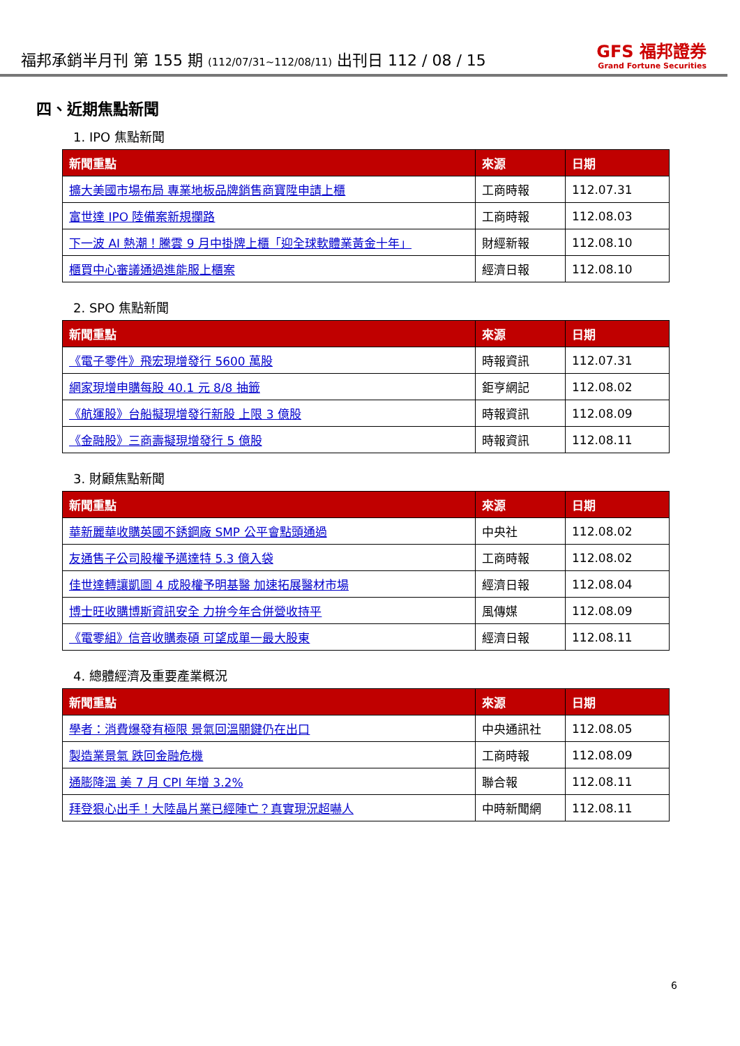福邦承銷半月刊 第 155 期 (112/07/31~112/08/11) 出刊日 112 / 08 / 15
GFS 福邦證券
Grand Fortune Securities
四、近期焦點新聞
1. IPO 焦點新聞
| 新聞重點 | 來源 | 日期 |
| --- | --- | --- |
| 擴大美國市場布局 專業地板品牌銷售商寶陞申請上櫃 | 工商時報 | 112.07.31 |
| 富世達 IPO 陸備案新規攔路 | 工商時報 | 112.08.03 |
| 下一波 AI 熱潮！騰雲 9 月中掛牌上櫃「迎全球軟體業黃金十年」 | 財經新報 | 112.08.10 |
| 櫃買中心審議通過進能服上櫃案 | 經濟日報 | 112.08.10 |
2. SPO 焦點新聞
| 新聞重點 | 來源 | 日期 |
| --- | --- | --- |
| 《電子零件》飛宏現增發行 5600 萬股 | 時報資訊 | 112.07.31 |
| 網家現增申購每股 40.1 元 8/8 抽籤 | 鉅亨網記 | 112.08.02 |
| 《航運股》台船擬現增發行新股 上限 3 億股 | 時報資訊 | 112.08.09 |
| 《金融股》三商壽擬現增發行 5 億股 | 時報資訊 | 112.08.11 |
3. 財顧焦點新聞
| 新聞重點 | 來源 | 日期 |
| --- | --- | --- |
| 華新麗華收購英國不銹鋼廠 SMP 公平會點頭通過 | 中央社 | 112.08.02 |
| 友通售子公司股權予邁達特 5.3 億入袋 | 工商時報 | 112.08.02 |
| 佳世達轉讓凱圖 4 成股權予明基醫 加速拓展醫材市場 | 經濟日報 | 112.08.04 |
| 博士旺收購博斯資訊安全 力拚今年合併營收持平 | 風傳媒 | 112.08.09 |
| 《電零組》信音收購泰碩 可望成單一最大股東 | 經濟日報 | 112.08.11 |
4. 總體經濟及重要產業概況
| 新聞重點 | 來源 | 日期 |
| --- | --- | --- |
| 學者：消費爆發有極限 景氣回溫關鍵仍在出口 | 中央通訊社 | 112.08.05 |
| 製造業景氣 跌回金融危機 | 工商時報 | 112.08.09 |
| 通膨降溫 美 7 月 CPI 年增 3.2% | 聯合報 | 112.08.11 |
| 拜登狠心出手！大陸晶片業已經陣亡？真實現況超嚇人 | 中時新聞網 | 112.08.11 |
6